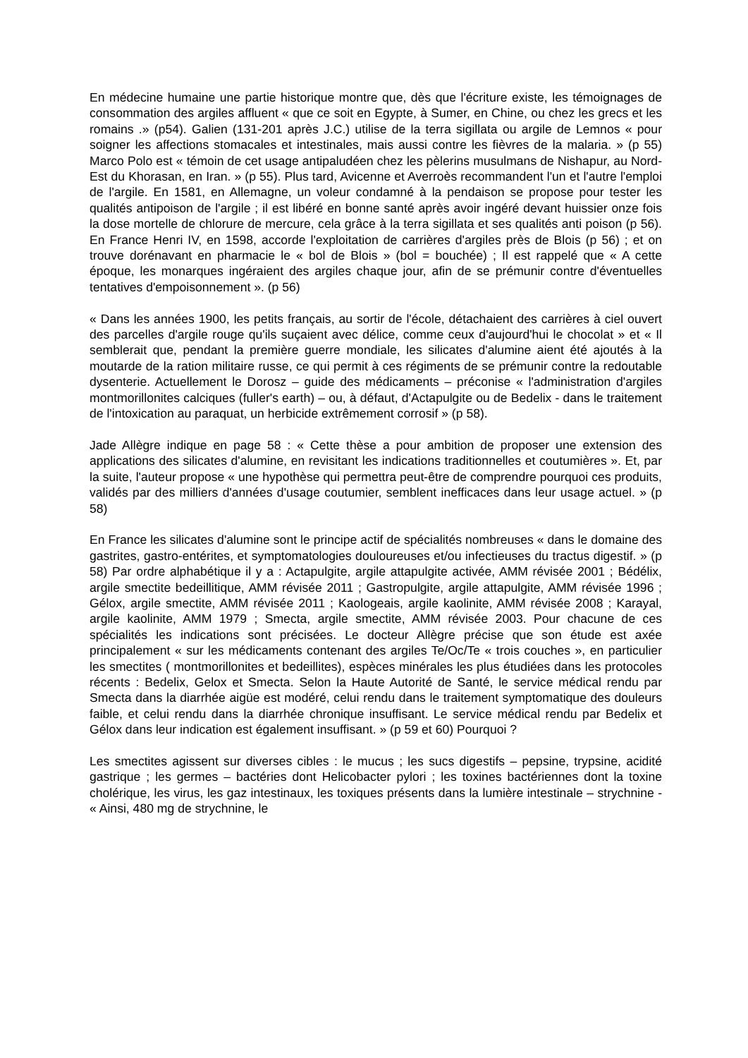En médecine humaine une partie historique montre que, dès que l'écriture existe, les témoignages de consommation des argiles affluent « que ce soit en Egypte, à Sumer, en Chine, ou chez les grecs et les romains .» (p54). Galien (131-201 après J.C.) utilise de la terra sigillata ou argile de Lemnos « pour soigner les affections stomacales et intestinales, mais aussi contre les fièvres de la malaria. » (p 55) Marco Polo est « témoin de cet usage antipaludéen chez les pèlerins musulmans de Nishapur, au Nord-Est du Khorasan, en Iran. » (p 55). Plus tard, Avicenne et Averroès recommandent l'un et l'autre l'emploi de l'argile. En 1581, en Allemagne, un voleur condamné à la pendaison se propose pour tester les qualités antipoison de l'argile ; il est libéré en bonne santé après avoir ingéré devant huissier onze fois la dose mortelle de chlorure de mercure, cela grâce à la terra sigillata et ses qualités anti poison (p 56). En France Henri IV, en 1598, accorde l'exploitation de carrières d'argiles près de Blois (p 56) ; et on trouve dorénavant en pharmacie le « bol de Blois » (bol = bouchée) ; Il est rappelé que « A cette époque, les monarques ingéraient des argiles chaque jour, afin de se prémunir contre d'éventuelles tentatives d'empoisonnement ». (p 56)
« Dans les années 1900, les petits français, au sortir de l'école, détachaient des carrières à ciel ouvert des parcelles d'argile rouge qu'ils suçaient avec délice, comme ceux d'aujourd'hui le chocolat » et « Il semblerait que, pendant la première guerre mondiale, les silicates d'alumine aient été ajoutés à la moutarde de la ration militaire russe, ce qui permit à ces régiments de se prémunir contre la redoutable dysenterie. Actuellement le Dorosz – guide des médicaments – préconise « l'administration d'argiles montmorillonites calciques (fuller's earth) – ou, à défaut, d'Actapulgite ou de Bedelix - dans le traitement de l'intoxication au paraquat, un herbicide extrêmement corrosif » (p 58).
Jade Allègre indique en page 58 : « Cette thèse a pour ambition de proposer une extension des applications des silicates d'alumine, en revisitant les indications traditionnelles et coutumières ». Et, par la suite, l'auteur propose « une hypothèse qui permettra peut-être de comprendre pourquoi ces produits, validés par des milliers d'années d'usage coutumier, semblent inefficaces dans leur usage actuel. » (p 58)
En France les silicates d'alumine sont le principe actif de spécialités nombreuses « dans le domaine des gastrites, gastro-entérites, et symptomatologies douloureuses et/ou infectieuses du tractus digestif. » (p 58) Par ordre alphabétique il y a : Actapulgite, argile attapulgite activée, AMM révisée 2001 ; Bédélix, argile smectite bedeillitique, AMM révisée 2011 ; Gastropulgite, argile attapulgite, AMM révisée 1996 ; Gélox, argile smectite, AMM révisée 2011 ; Kaologeais, argile kaolinite, AMM révisée 2008 ; Karayal, argile kaolinite, AMM 1979 ; Smecta, argile smectite, AMM révisée 2003. Pour chacune de ces spécialités les indications sont précisées. Le docteur Allègre précise que son étude est axée principalement « sur les médicaments contenant des argiles Te/Oc/Te « trois couches », en particulier les smectites ( montmorillonites et bedeillites), espèces minérales les plus étudiées dans les protocoles récents : Bedelix, Gelox et Smecta. Selon la Haute Autorité de Santé, le service médical rendu par Smecta dans la diarrhée aigüe est modéré, celui rendu dans le traitement symptomatique des douleurs faible, et celui rendu dans la diarrhée chronique insuffisant. Le service médical rendu par Bedelix et Gélox dans leur indication est également insuffisant. » (p 59 et 60) Pourquoi ?
Les smectites agissent sur diverses cibles : le mucus ; les sucs digestifs – pepsine, trypsine, acidité gastrique ; les germes – bactéries dont Helicobacter pylori ; les toxines bactériennes dont la toxine cholérique, les virus, les gaz intestinaux, les toxiques présents dans la lumière intestinale – strychnine - « Ainsi, 480 mg de strychnine, le